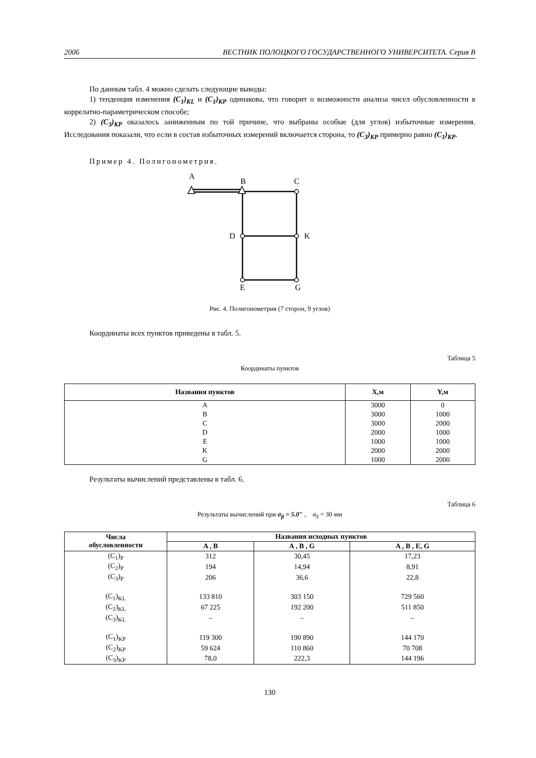2006 ВЕСТНИК ПОЛОЦКОГО ГОСУДАРСТВЕННОГО УНИВЕРСИТЕТА. Серия В
По данным табл. 4 можно сделать следующие выводы:
1) тенденция изменения (C<sub>1</sub>)<sub>KL</sub> и (C<sub>1</sub>)<sub>KP</sub> одинакова, что говорит о возможности анализа чисел обусловленности в коррелатно-параметрическом способе;
2) (C<sub>3</sub>)<sub>KP</sub> оказалось заниженным по той причине, что выбраны особые (для углов) избыточные измерения. Исследования показали, что если в состав избыточных измерений включается сторона, то (C<sub>3</sub>)<sub>KP</sub> примерно равно (C<sub>1</sub>)<sub>KP</sub>.
Пример 4. Полигонометрия.
A
B
C
D
K
E
G
Рис. 4. Полигонометрия (7 сторон, 9 углов)
Координаты всех пунктов приведены в табл. 5.
Таблица 5
Координаты пунктов
| Названия пунктов | X,м | Y,м |
| --- | --- | --- |
| A | 3000 | 0 |
| B | 3000 | 1000 |
| C | 3000 | 2000 |
| D | 2000 | 1000 |
| E | 1000 | 1000 |
| K | 2000 | 2000 |
| G | 1000 | 2000 |
Результаты вычислений представлены в табл. 6.
Таблица 6
Результаты вычислений при σ<sub>β</sub> = 5.0″ , σ<sub>S</sub> = 30 мм
| Числа обусловленности | Названия исходных пунктов | | |
| --- | --- | --- | --- |
| | A , B | A , B , G | A , B , E, G |
| (C<sub>1</sub>)<sub>P</sub> | 312 | 30,45 | 17,23 |
| (C<sub>2</sub>)<sub>P</sub> | 194 | 14,94 | 8,91 |
| (C<sub>3</sub>)<sub>P</sub> | 206 | 36,6 | 22,8 |
| (C<sub>1</sub>)<sub>KL</sub> | 133 810 | 303 150 | 729 560 |
| (C<sub>2</sub>)<sub>KL</sub> | 67 225 | 192 200 | 511 850 |
| (C<sub>3</sub>)<sub>KL</sub> | – | – | – |
| (C<sub>1</sub>)<sub>KP</sub> | 119 300 | 190 890 | 144 170 |
| (C<sub>2</sub>)<sub>KP</sub> | 59 624 | 110 860 | 70 708 |
| (C<sub>3</sub>)<sub>KP</sub> | 78,0 | 222,3 | 144 196 |
130